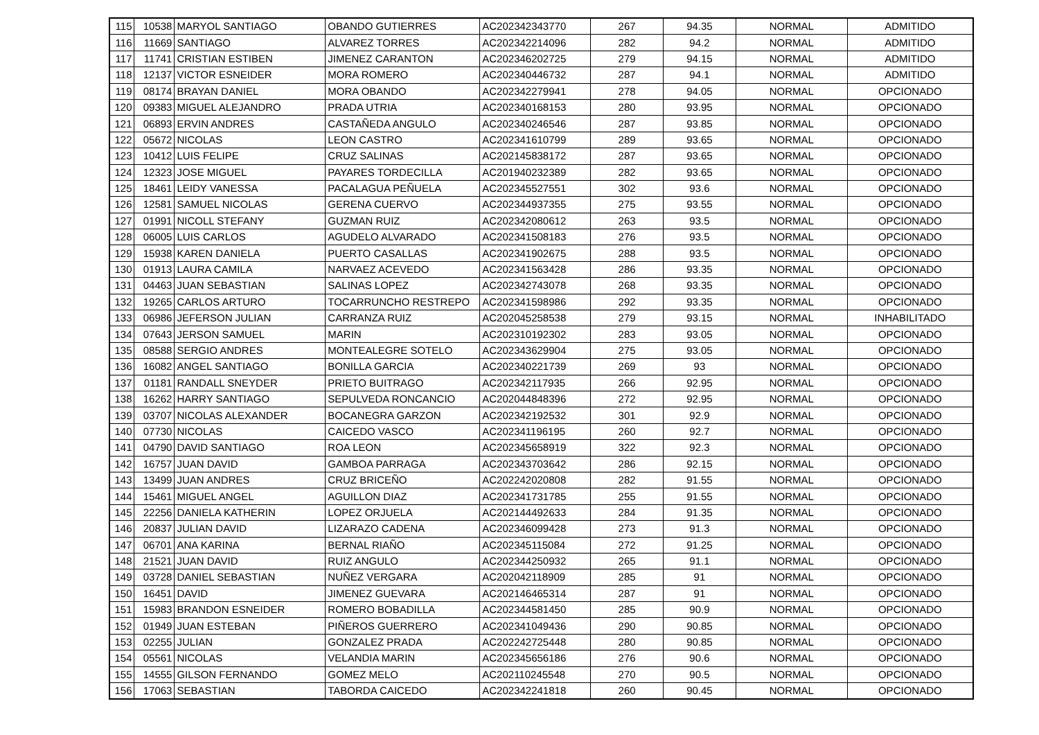| 115 | 10538 | MARYOL SANTIAGO | OBANDO GUTIERRES | AC202342343770 | 267 | 94.35 | NORMAL | ADMITIDO |
| 116 | 11669 | SANTIAGO | ALVAREZ TORRES | AC202342214096 | 282 | 94.2 | NORMAL | ADMITIDO |
| 117 | 11741 | CRISTIAN ESTIBEN | JIMENEZ CARANTON | AC202346202725 | 279 | 94.15 | NORMAL | ADMITIDO |
| 118 | 12137 | VICTOR ESNEIDER | MORA ROMERO | AC202340446732 | 287 | 94.1 | NORMAL | ADMITIDO |
| 119 | 08174 | BRAYAN DANIEL | MORA OBANDO | AC202342279941 | 278 | 94.05 | NORMAL | OPCIONADO |
| 120 | 09383 | MIGUEL ALEJANDRO | PRADA UTRIA | AC202340168153 | 280 | 93.95 | NORMAL | OPCIONADO |
| 121 | 06893 | ERVIN ANDRES | CASTAÑEDA ANGULO | AC202340246546 | 287 | 93.85 | NORMAL | OPCIONADO |
| 122 | 05672 | NICOLAS | LEON CASTRO | AC202341610799 | 289 | 93.65 | NORMAL | OPCIONADO |
| 123 | 10412 | LUIS FELIPE | CRUZ SALINAS | AC202145838172 | 287 | 93.65 | NORMAL | OPCIONADO |
| 124 | 12323 | JOSE MIGUEL | PAYARES TORDECILLA | AC201940232389 | 282 | 93.65 | NORMAL | OPCIONADO |
| 125 | 18461 | LEIDY VANESSA | PACALAGUA PEÑUELA | AC202345527551 | 302 | 93.6 | NORMAL | OPCIONADO |
| 126 | 12581 | SAMUEL NICOLAS | GERENA CUERVO | AC202344937355 | 275 | 93.55 | NORMAL | OPCIONADO |
| 127 | 01991 | NICOLL STEFANY | GUZMAN RUIZ | AC202342080612 | 263 | 93.5 | NORMAL | OPCIONADO |
| 128 | 06005 | LUIS CARLOS | AGUDELO ALVARADO | AC202341508183 | 276 | 93.5 | NORMAL | OPCIONADO |
| 129 | 15938 | KAREN DANIELA | PUERTO CASALLAS | AC202341902675 | 288 | 93.5 | NORMAL | OPCIONADO |
| 130 | 01913 | LAURA CAMILA | NARVAEZ ACEVEDO | AC202341563428 | 286 | 93.35 | NORMAL | OPCIONADO |
| 131 | 04463 | JUAN SEBASTIAN | SALINAS LOPEZ | AC202342743078 | 268 | 93.35 | NORMAL | OPCIONADO |
| 132 | 19265 | CARLOS ARTURO | TOCARRUNCHO RESTREPO | AC202341598986 | 292 | 93.35 | NORMAL | OPCIONADO |
| 133 | 06986 | JEFERSON JULIAN | CARRANZA RUIZ | AC202045258538 | 279 | 93.15 | NORMAL | INHABILITADO |
| 134 | 07643 | JERSON SAMUEL | MARIN | AC202310192302 | 283 | 93.05 | NORMAL | OPCIONADO |
| 135 | 08588 | SERGIO ANDRES | MONTEALEGRE SOTELO | AC202343629904 | 275 | 93.05 | NORMAL | OPCIONADO |
| 136 | 16082 | ANGEL SANTIAGO | BONILLA GARCIA | AC202340221739 | 269 | 93 | NORMAL | OPCIONADO |
| 137 | 01181 | RANDALL SNEYDER | PRIETO BUITRAGO | AC202342117935 | 266 | 92.95 | NORMAL | OPCIONADO |
| 138 | 16262 | HARRY SANTIAGO | SEPULVEDA RONCANCIO | AC202044848396 | 272 | 92.95 | NORMAL | OPCIONADO |
| 139 | 03707 | NICOLAS ALEXANDER | BOCANEGRA GARZON | AC202342192532 | 301 | 92.9 | NORMAL | OPCIONADO |
| 140 | 07730 | NICOLAS | CAICEDO VASCO | AC202341196195 | 260 | 92.7 | NORMAL | OPCIONADO |
| 141 | 04790 | DAVID SANTIAGO | ROA LEON | AC202345658919 | 322 | 92.3 | NORMAL | OPCIONADO |
| 142 | 16757 | JUAN DAVID | GAMBOA PARRAGA | AC202343703642 | 286 | 92.15 | NORMAL | OPCIONADO |
| 143 | 13499 | JUAN ANDRES | CRUZ BRICEÑO | AC202242020808 | 282 | 91.55 | NORMAL | OPCIONADO |
| 144 | 15461 | MIGUEL ANGEL | AGUILLON DIAZ | AC202341731785 | 255 | 91.55 | NORMAL | OPCIONADO |
| 145 | 22256 | DANIELA KATHERIN | LOPEZ ORJUELA | AC202144492633 | 284 | 91.35 | NORMAL | OPCIONADO |
| 146 | 20837 | JULIAN DAVID | LIZARAZO CADENA | AC202346099428 | 273 | 91.3 | NORMAL | OPCIONADO |
| 147 | 06701 | ANA KARINA | BERNAL RIAÑO | AC202345115084 | 272 | 91.25 | NORMAL | OPCIONADO |
| 148 | 21521 | JUAN DAVID | RUIZ ANGULO | AC202344250932 | 265 | 91.1 | NORMAL | OPCIONADO |
| 149 | 03728 | DANIEL SEBASTIAN | NUÑEZ VERGARA | AC202042118909 | 285 | 91 | NORMAL | OPCIONADO |
| 150 | 16451 | DAVID | JIMENEZ GUEVARA | AC202146465314 | 287 | 91 | NORMAL | OPCIONADO |
| 151 | 15983 | BRANDON ESNEIDER | ROMERO BOBADILLA | AC202344581450 | 285 | 90.9 | NORMAL | OPCIONADO |
| 152 | 01949 | JUAN ESTEBAN | PIÑEROS GUERRERO | AC202341049436 | 290 | 90.85 | NORMAL | OPCIONADO |
| 153 | 02255 | JULIAN | GONZALEZ PRADA | AC202242725448 | 280 | 90.85 | NORMAL | OPCIONADO |
| 154 | 05561 | NICOLAS | VELANDIA MARIN | AC202345656186 | 276 | 90.6 | NORMAL | OPCIONADO |
| 155 | 14555 | GILSON FERNANDO | GOMEZ MELO | AC202110245548 | 270 | 90.5 | NORMAL | OPCIONADO |
| 156 | 17063 | SEBASTIAN | TABORDA CAICEDO | AC202342241818 | 260 | 90.45 | NORMAL | OPCIONADO |